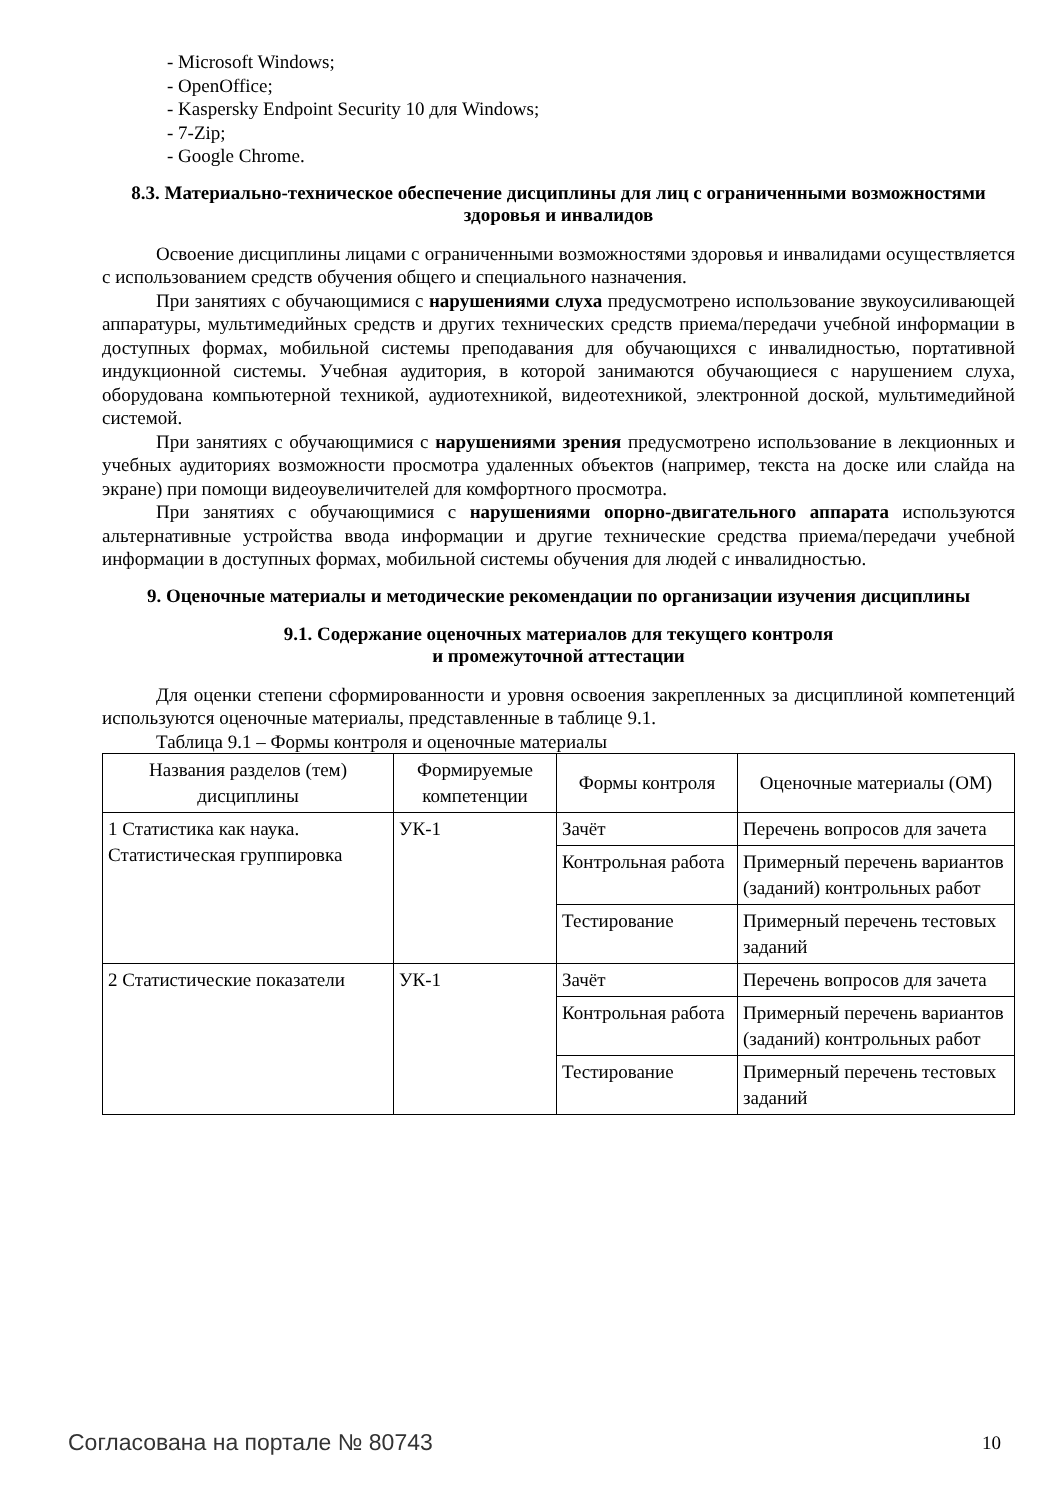- Microsoft Windows;
- OpenOffice;
- Kaspersky Endpoint Security 10 для Windows;
- 7-Zip;
- Google Chrome.
8.3. Материально-техническое обеспечение дисциплины для лиц с ограниченными возможностями здоровья и инвалидов
Освоение дисциплины лицами с ограниченными возможностями здоровья и инвалидами осуществляется с использованием средств обучения общего и специального назначения.
При занятиях с обучающимися с нарушениями слуха предусмотрено использование звукоусиливающей аппаратуры, мультимедийных средств и других технических средств приема/передачи учебной информации в доступных формах, мобильной системы преподавания для обучающихся с инвалидностью, портативной индукционной системы. Учебная аудитория, в которой занимаются обучающиеся с нарушением слуха, оборудована компьютерной техникой, аудиотехникой, видеотехникой, электронной доской, мультимедийной системой.
При занятиях с обучающимися с нарушениями зрения предусмотрено использование в лекционных и учебных аудиториях возможности просмотра удаленных объектов (например, текста на доске или слайда на экране) при помощи видеоувеличителей для комфортного просмотра.
При занятиях с обучающимися с нарушениями опорно-двигательного аппарата используются альтернативные устройства ввода информации и другие технические средства приема/передачи учебной информации в доступных формах, мобильной системы обучения для людей с инвалидностью.
9. Оценочные материалы и методические рекомендации по организации изучения дисциплины
9.1. Содержание оценочных материалов для текущего контроля
и промежуточной аттестации
Для оценки степени сформированности и уровня освоения закрепленных за дисциплиной компетенций используются оценочные материалы, представленные в таблице 9.1.
Таблица 9.1 – Формы контроля и оценочные материалы
| Названия разделов (тем) дисциплины | Формируемые компетенции | Формы контроля | Оценочные материалы (ОМ) |
| --- | --- | --- | --- |
| 1 Статистика как наука. Статистическая группировка | УК-1 | Зачёт | Перечень вопросов для зачета |
| | | Контрольная работа | Примерный перечень вариантов (заданий) контрольных работ |
| | | Тестирование | Примерный перечень тестовых заданий |
| 2 Статистические показатели | УК-1 | Зачёт | Перечень вопросов для зачета |
| | | Контрольная работа | Примерный перечень вариантов (заданий) контрольных работ |
| | | Тестирование | Примерный перечень тестовых заданий |
Согласована на портале № 80743 10